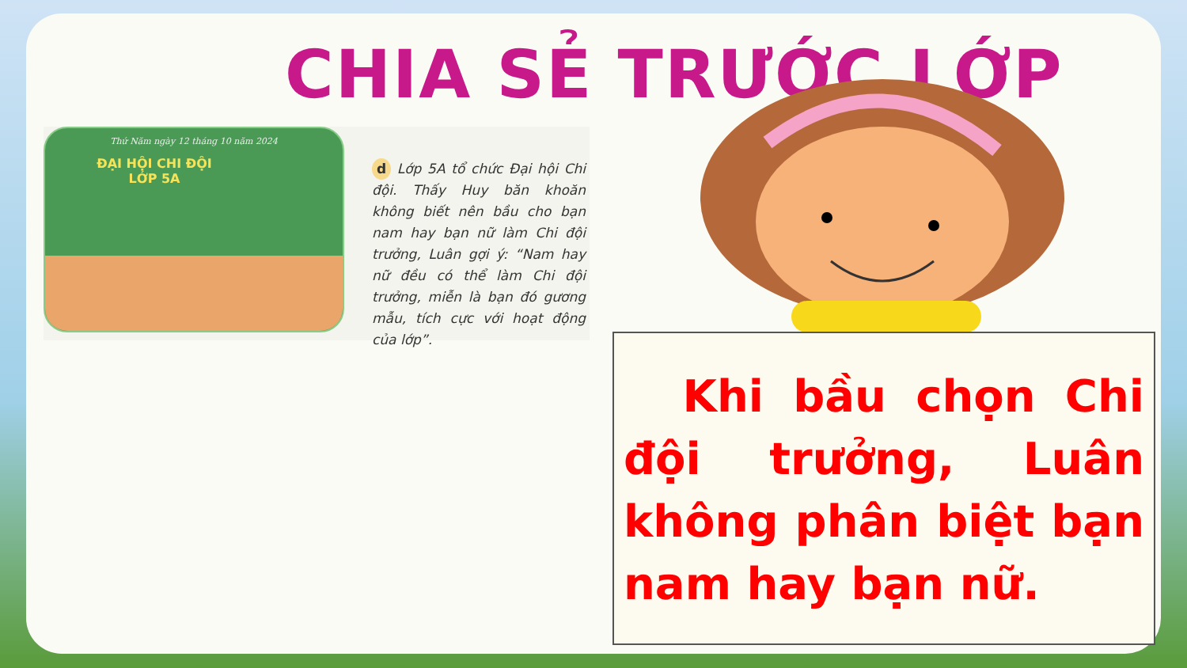CHIA SẺ TRƯỚC LỚP
Thứ Năm ngày 12 tháng 10 năm 2024
ĐẠI HỘI CHI ĐỘI
LỚP 5A
d Lớp 5A tổ chức Đại hội Chi đội. Thấy Huy băn khoăn không biết nên bầu cho bạn nam hay bạn nữ làm Chi đội trưởng, Luân gợi ý: “Nam hay nữ đều có thể làm Chi đội trưởng, miễn là bạn đó gương mẫu, tích cực với hoạt động của lớp”.
Khi bầu chọn Chi đội trưởng, Luân không phân biệt bạn nam hay bạn nữ.